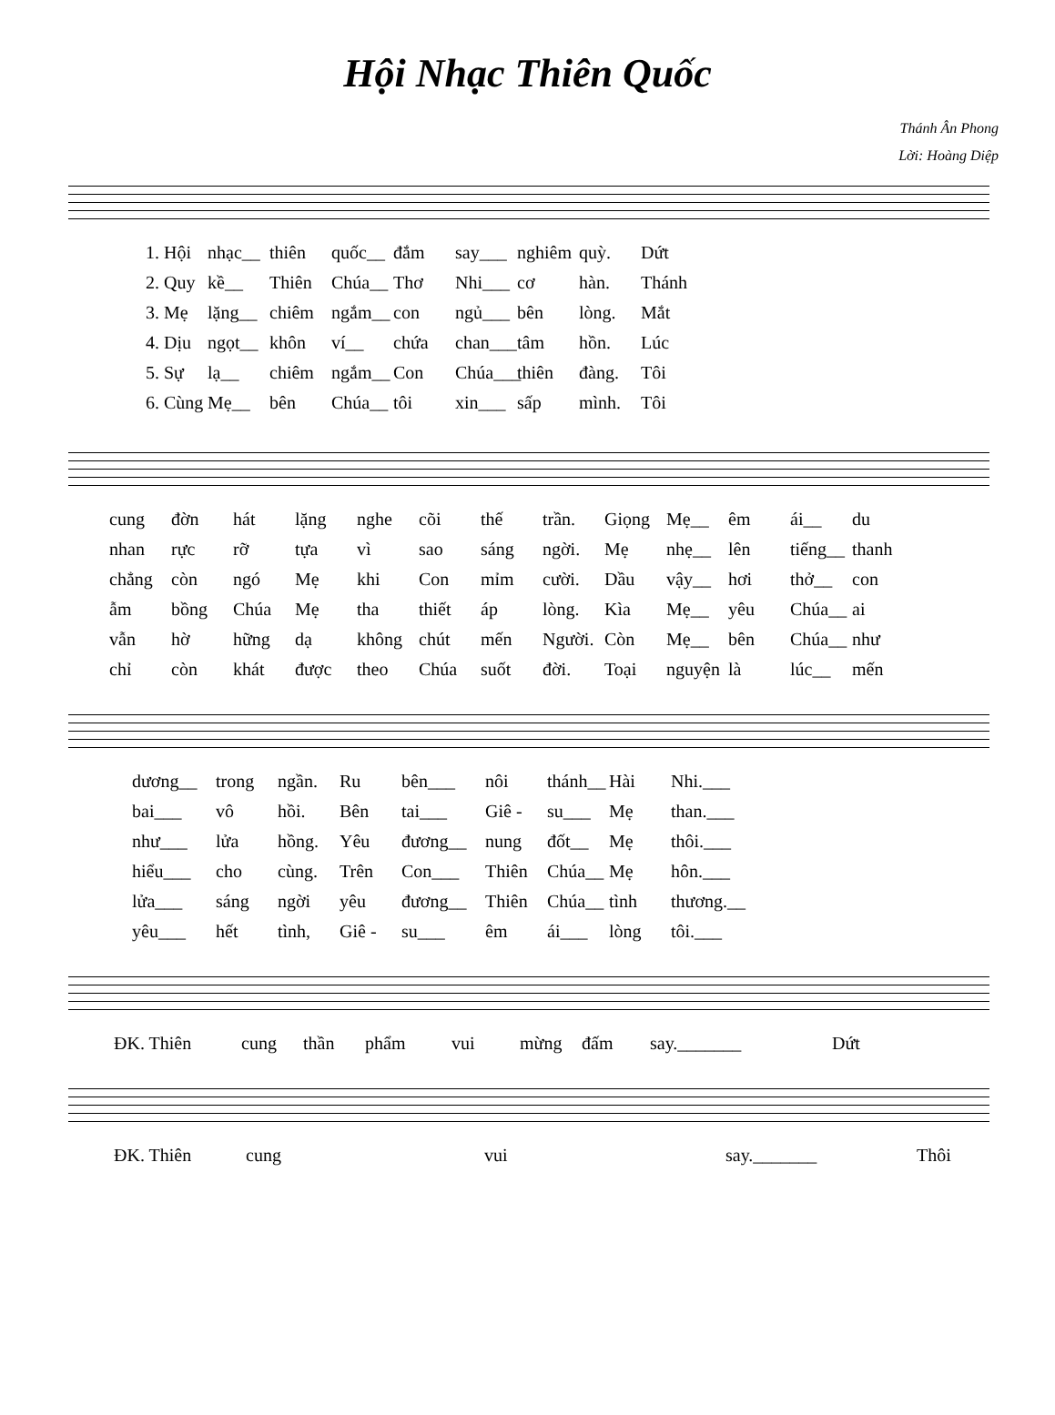Hội Nhạc Thiên Quốc
Thánh Ân Phong
Lời: Hoàng Diệp
1. Hội nhạc__ thiên quốc__ đắm say___ nghiêm quỳ. Dứt
2. Quy kề__ Thiên Chúa__ Thơ Nhi___ cơ hàn. Thánh
3. Mẹ lặng__ chiêm ngắm__ con ngủ___ bên lòng. Mắt
4. Dịu ngọt__ khôn ví__ chứa chan___ tâm hồn. Lúc
5. Sự lạ__ chiêm ngắm__ Con Chúa___ thiên đàng. Tôi
6. Cùng Mẹ__ bên Chúa__ tôi xin___ sấp mình. Tôi
cung đờn hát lặng nghe cõi thế trần. Giọng Mẹ__ êm ái__ du
nhan rực rỡ tựa vì sao sáng ngời. Mẹ nhẹ__ lên tiếng__ thanh
chẳng còn ngó Mẹ khi Con mỉm cười. Dầu vậy__ hơi thở__ con
ẫm bồng Chúa Mẹ tha thiết áp lòng. Kìa Mẹ__ yêu Chúa__ ai
vẫn hờ hững dạ không chút mến Người. Còn Mẹ__ bên Chúa__ như
chỉ còn khát được theo Chúa suốt đời. Toại nguyện là lúc__ mến
dương__ trong ngần. Ru bên___ nôi thánh__ Hài Nhi.___
bai___ vô hồi. Bên tai___ Giê - su___ Mẹ than.___
như___ lửa hồng. Yêu đương__ nung đốt__ Mẹ thôi.___
hiểu___ cho cùng. Trên Con___ Thiên Chúa__ Mẹ hôn.___
lửa___ sáng ngời yêu đương__ Thiên Chúa__ tình thương.__
yêu___ hết tình, Giê - su___ êm ái___ lòng tôi.___
ĐK. Thiên cung thần phẩm vui mừng đấm say._______ Dứt
ĐK. Thiên cung vui say._______ Thôi